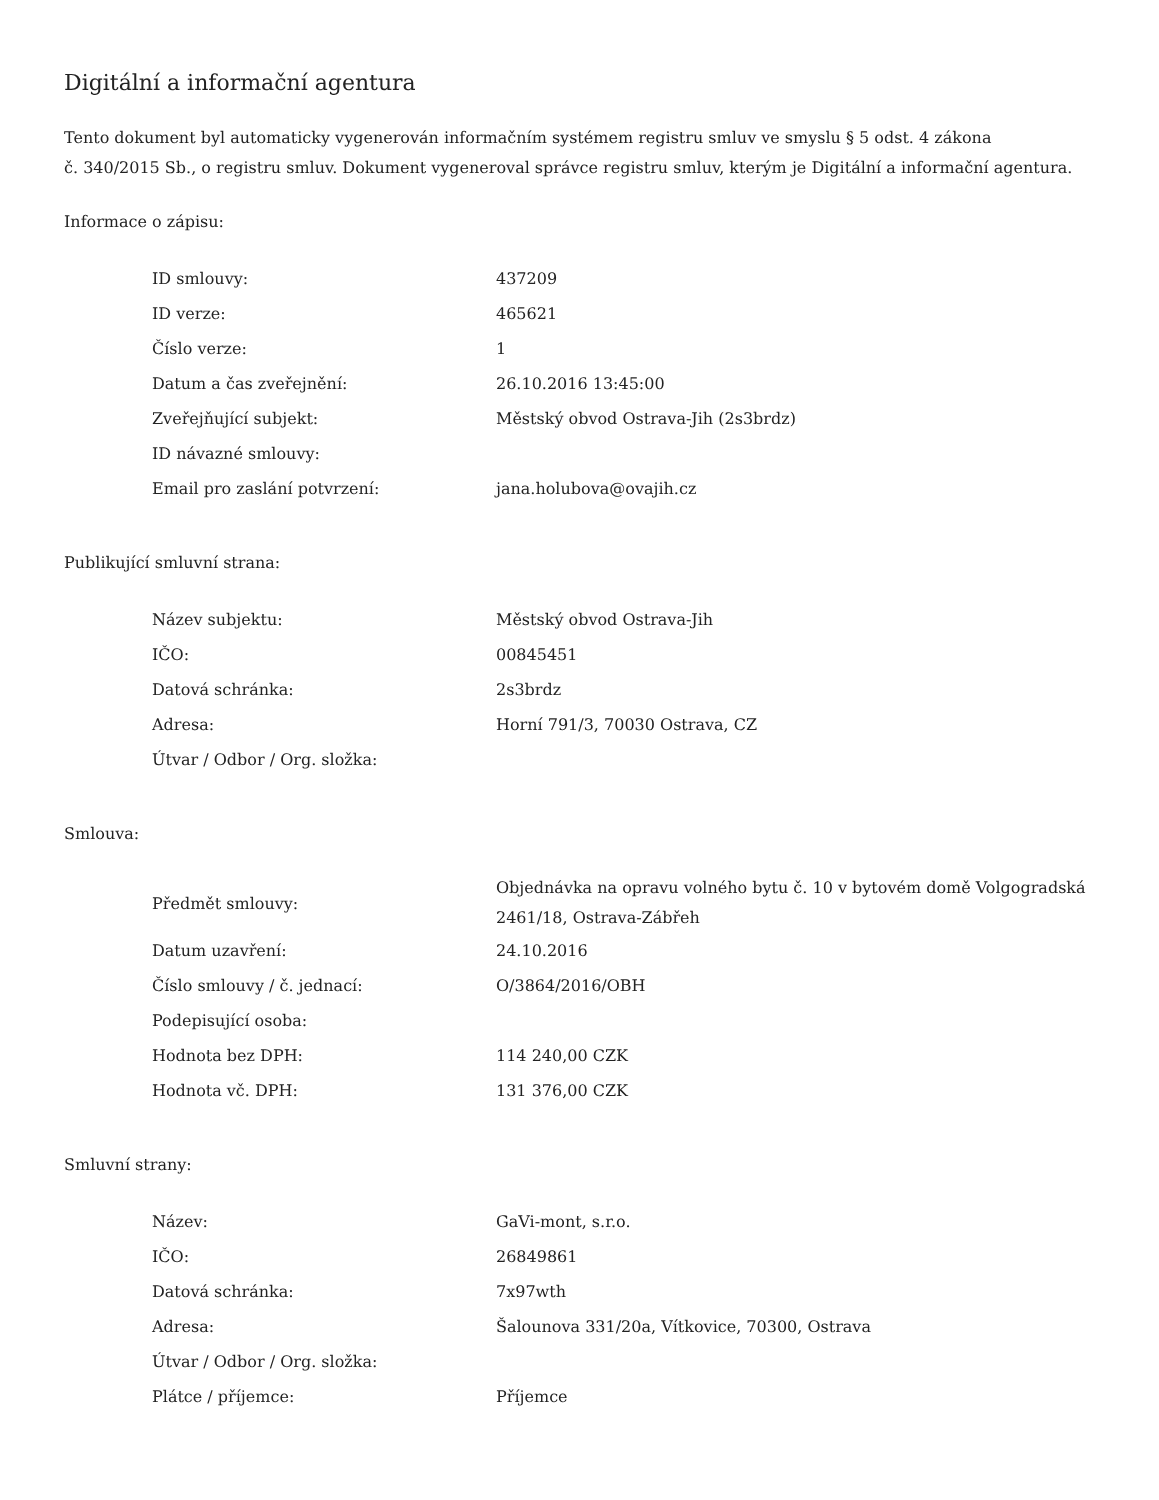Digitální a informační agentura
Tento dokument byl automaticky vygenerován informačním systémem registru smluv ve smyslu § 5 odst. 4 zákona
č. 340/2015 Sb., o registru smluv. Dokument vygeneroval správce registru smluv, kterým je Digitální a informační agentura.
Informace o zápisu:
| ID smlouvy: | 437209 |
| ID verze: | 465621 |
| Číslo verze: | 1 |
| Datum a čas zveřejnění: | 26.10.2016 13:45:00 |
| Zveřejňující subjekt: | Městský obvod Ostrava-Jih (2s3brdz) |
| ID návazné smlouvy: | |
| Email pro zaslání potvrzení: | jana.holubova@ovajih.cz |
Publikující smluvní strana:
| Název subjektu: | Městský obvod Ostrava-Jih |
| IČO: | 00845451 |
| Datová schránka: | 2s3brdz |
| Adresa: | Horní 791/3, 70030 Ostrava, CZ |
| Útvar / Odbor / Org. složka: | |
Smlouva:
| Předmět smlouvy: | Objednávka na opravu volného bytu č. 10 v bytovém domě Volgogradská 2461/18, Ostrava-Zábřeh |
| Datum uzavření: | 24.10.2016 |
| Číslo smlouvy / č. jednací: | O/3864/2016/OBH |
| Podepisující osoba: | |
| Hodnota bez DPH: | 114 240,00 CZK |
| Hodnota vč. DPH: | 131 376,00 CZK |
Smluvní strany:
| Název: | GaVi-mont, s.r.o. |
| IČO: | 26849861 |
| Datová schránka: | 7x97wth |
| Adresa: | Šalounova 331/20a, Vítkovice, 70300, Ostrava |
| Útvar / Odbor / Org. složka: | |
| Plátce / příjemce: | Příjemce |